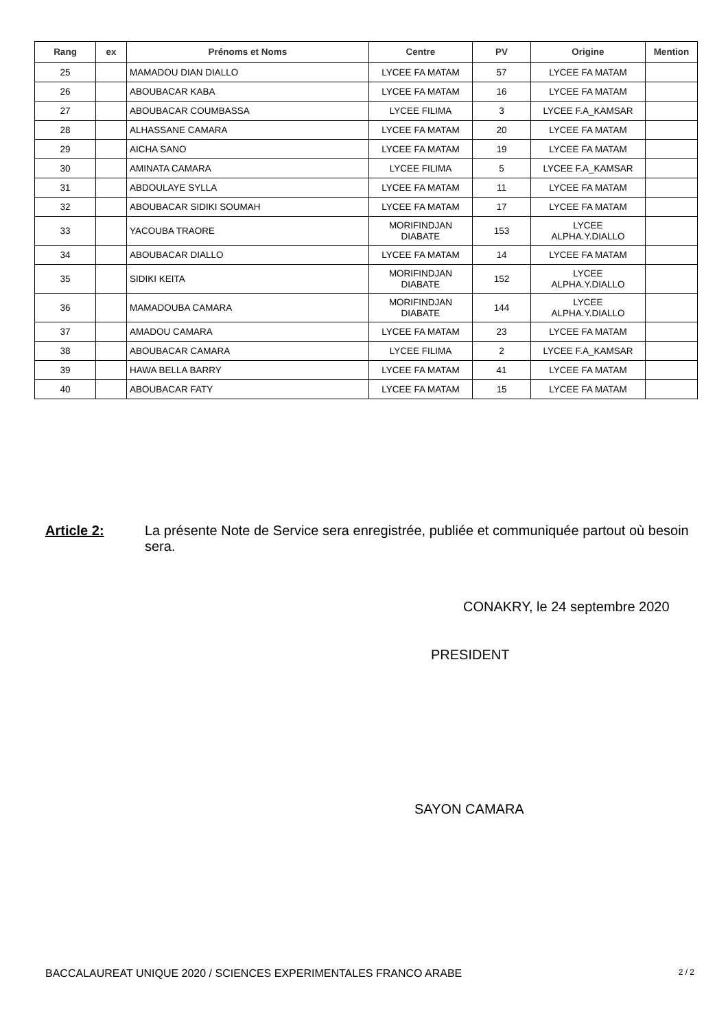| Rang | ex | Prénoms et Noms | Centre | PV | Origine | Mention |
| --- | --- | --- | --- | --- | --- | --- |
| 25 | | MAMADOU DIAN DIALLO | LYCEE FA MATAM | 57 | LYCEE FA MATAM | |
| 26 | | ABOUBACAR KABA | LYCEE FA MATAM | 16 | LYCEE FA MATAM | |
| 27 | | ABOUBACAR COUMBASSA | LYCEE FILIMA | 3 | LYCEE F.A_KAMSAR | |
| 28 | | ALHASSANE CAMARA | LYCEE FA MATAM | 20 | LYCEE FA MATAM | |
| 29 | | AICHA SANO | LYCEE FA MATAM | 19 | LYCEE FA MATAM | |
| 30 | | AMINATA CAMARA | LYCEE FILIMA | 5 | LYCEE F.A_KAMSAR | |
| 31 | | ABDOULAYE SYLLA | LYCEE FA MATAM | 11 | LYCEE FA MATAM | |
| 32 | | ABOUBACAR SIDIKI SOUMAH | LYCEE FA MATAM | 17 | LYCEE FA MATAM | |
| 33 | | YACOUBA TRAORE | MORIFINDJAN DIABATE | 153 | LYCEE ALPHA.Y.DIALLO | |
| 34 | | ABOUBACAR DIALLO | LYCEE FA MATAM | 14 | LYCEE FA MATAM | |
| 35 | | SIDIKI KEITA | MORIFINDJAN DIABATE | 152 | LYCEE ALPHA.Y.DIALLO | |
| 36 | | MAMADOUBA CAMARA | MORIFINDJAN DIABATE | 144 | LYCEE ALPHA.Y.DIALLO | |
| 37 | | AMADOU CAMARA | LYCEE FA MATAM | 23 | LYCEE FA MATAM | |
| 38 | | ABOUBACAR CAMARA | LYCEE FILIMA | 2 | LYCEE F.A_KAMSAR | |
| 39 | | HAWA BELLA BARRY | LYCEE FA MATAM | 41 | LYCEE FA MATAM | |
| 40 | | ABOUBACAR FATY | LYCEE FA MATAM | 15 | LYCEE FA MATAM | |
Article 2: La présente Note de Service sera enregistrée, publiée et communiquée partout où besoin sera.
CONAKRY, le 24 septembre 2020
PRESIDENT
SAYON CAMARA
BACCALAUREAT UNIQUE 2020 / SCIENCES EXPERIMENTALES FRANCO ARABE 2 / 2